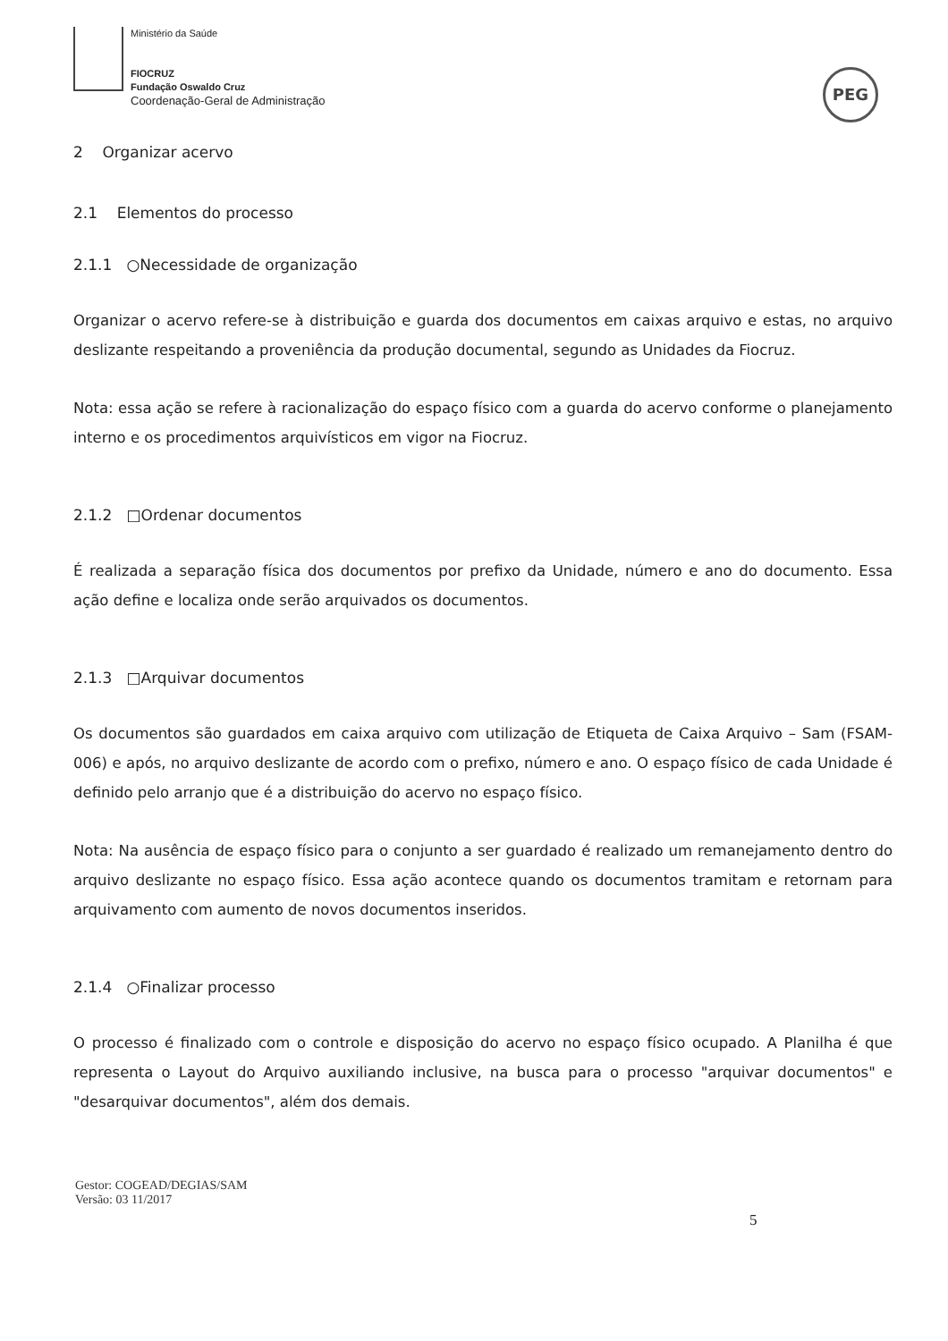Ministério da Saúde
FIOCRUZ
Fundação Oswaldo Cruz
Coordenação-Geral de Administração
PEG
2 Organizar acervo
2.1 Elementos do processo
2.1.1 ○Necessidade de organização
Organizar o acervo refere-se à distribuição e guarda dos documentos em caixas arquivo e estas, no arquivo deslizante respeitando a proveniência da produção documental, segundo as Unidades da Fiocruz.
Nota: essa ação se refere à racionalização do espaço físico com a guarda do acervo conforme o planejamento interno e os procedimentos arquivísticos em vigor na Fiocruz.
2.1.2 □Ordenar documentos
É realizada a separação física dos documentos por prefixo da Unidade, número e ano do documento. Essa ação define e localiza onde serão arquivados os documentos.
2.1.3 □Arquivar documentos
Os documentos são guardados em caixa arquivo com utilização de Etiqueta de Caixa Arquivo – Sam (FSAM-006) e após, no arquivo deslizante de acordo com o prefixo, número e ano. O espaço físico de cada Unidade é definido pelo arranjo que é a distribuição do acervo no espaço físico.
Nota: Na ausência de espaço físico para o conjunto a ser guardado é realizado um remanejamento dentro do arquivo deslizante no espaço físico. Essa ação acontece quando os documentos tramitam e retornam para arquivamento com aumento de novos documentos inseridos.
2.1.4 ○Finalizar processo
O processo é finalizado com o controle e disposição do acervo no espaço físico ocupado. A Planilha é que representa o Layout do Arquivo auxiliando inclusive, na busca para o processo "arquivar documentos" e "desarquivar documentos", além dos demais.
Gestor: COGEAD/DEGIAS/SAM
Versão: 03 11/2017
5